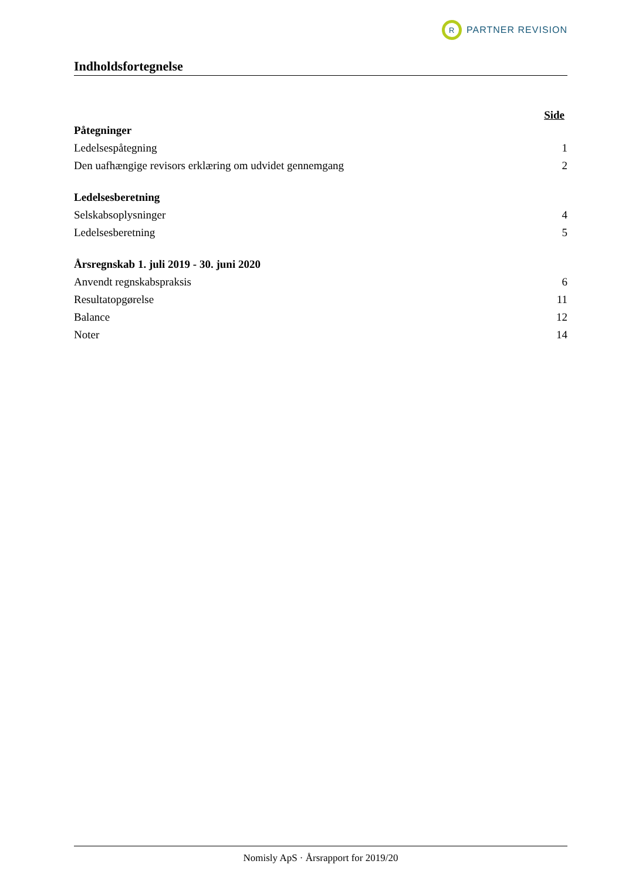R
PARTNER REVISION
Indholdsfortegnelse
Side
Påtegninger
Ledelsespåtegning 1
Den uafhængige revisors erklæring om udvidet gennemgang 2
Ledelsesberetning
Selskabsoplysninger 4
Ledelsesberetning 5
Årsregnskab 1. juli 2019 - 30. juni 2020
Anvendt regnskabspraksis 6
Resultatopgørelse 11
Balance 12
Noter 14
Nomisly ApS · Årsrapport for 2019/20